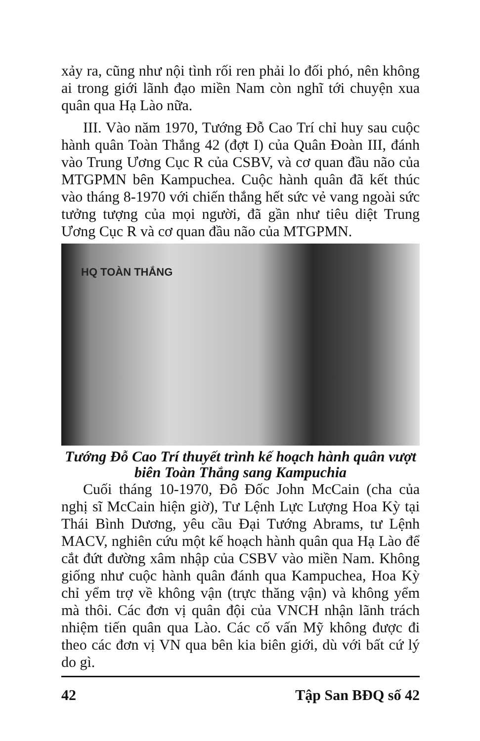xảy ra, cũng như nội tình rối ren phải lo đối phó, nên không ai trong giới lãnh đạo miền Nam còn nghĩ tới chuyện xua quân qua Hạ Lào nữa.
III. Vào năm 1970, Tướng Đỗ Cao Trí chỉ huy sau cuộc hành quân Toàn Thắng 42 (đợt I) của Quân Đoàn III, đánh vào Trung Ương Cục R của CSBV, và cơ quan đầu não của MTGPMN bên Kampuchea. Cuộc hành quân đã kết thúc vào tháng 8-1970 với chiến thắng hết sức vẻ vang ngoài sức tưởng tượng của mọi người, đã gần như tiêu diệt Trung Ương Cục R và cơ quan đầu não của MTGPMN.
HQ TOÀN THẮNG
Tướng Đỗ Cao Trí thuyết trình kế hoạch hành quân vượt biên Toàn Thắng sang Kampuchia
Cuối tháng 10-1970, Đô Đốc John McCain (cha của nghị sĩ McCain hiện giờ), Tư Lệnh Lực Lượng Hoa Kỳ tại Thái Bình Dương, yêu cầu Đại Tướng Abrams, tư Lệnh MACV, nghiên cứu một kế hoạch hành quân qua Hạ Lào để cắt đứt đường xâm nhập của CSBV vào miền Nam. Không giống như cuộc hành quân đánh qua Kampuchea, Hoa Kỳ chỉ yểm trợ về không vận (trực thăng vận) và không yểm mà thôi. Các đơn vị quân đội của VNCH nhận lãnh trách nhiệm tiến quân qua Lào. Các cố vấn Mỹ không được đi theo các đơn vị VN qua bên kia biên giới, dù với bất cứ lý do gì.
42 Tập San BĐQ số 42